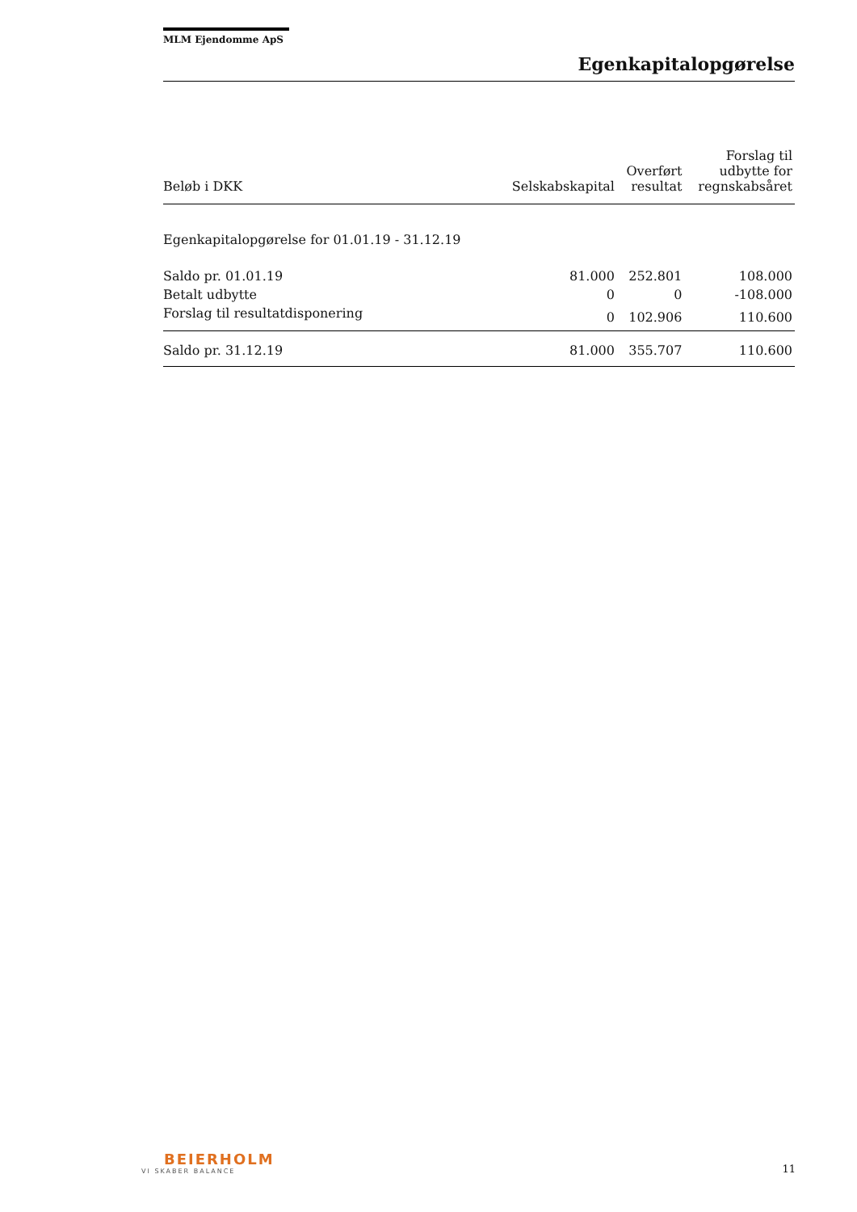MLM Ejendomme ApS
Egenkapitalopgørelse
| Beløb i DKK | Selskabskapital | Overført resultat | Forslag til udbytte for regnskabsåret |
| --- | --- | --- | --- |
| Egenkapitalopgørelse for 01.01.19 - 31.12.19 | | | |
| Saldo pr. 01.01.19 | 81.000 | 252.801 | 108.000 |
| Betalt udbytte | 0 | 0 | -108.000 |
| Forslag til resultatdisponering | 0 | 102.906 | 110.600 |
| Saldo pr. 31.12.19 | 81.000 | 355.707 | 110.600 |
BEIERHOLM
VI SKABER BALANCE
11